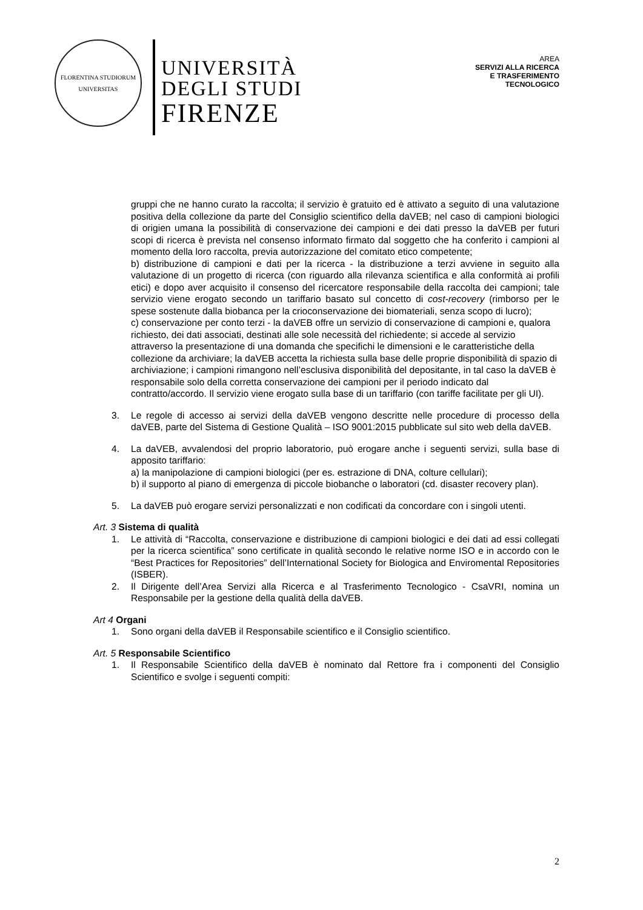FLORENTINA STUDIORUM
UNIVERSITAS
UNIVERSITÀ
DEGLI STUDI
FIRENZE
AREA
SERVIZI ALLA RICERCA
E TRASFERIMENTO
TECNOLOGICO
gruppi che ne hanno curato la raccolta; il servizio è gratuito ed è attivato a seguito di una valutazione positiva della collezione da parte del Consiglio scientifico della daVEB; nel caso di campioni biologici di origien umana la possibilità di conservazione dei campioni e dei dati presso la daVEB per futuri scopi di ricerca è prevista nel consenso informato firmato dal soggetto che ha conferito i campioni al momento della loro raccolta, previa autorizzazione del comitato etico competente;
b) distribuzione di campioni e dati per la ricerca - la distribuzione a terzi avviene in seguito alla valutazione di un progetto di ricerca (con riguardo alla rilevanza scientifica e alla conformità ai profili etici) e dopo aver acquisito il consenso del ricercatore responsabile della raccolta dei campioni; tale servizio viene erogato secondo un tariffario basato sul concetto di cost-recovery (rimborso per le spese sostenute dalla biobanca per la crioconservazione dei biomateriali, senza scopo di lucro);
c) conservazione per conto terzi - la daVEB offre un servizio di conservazione di campioni e, qualora richiesto, dei dati associati, destinati alle sole necessità del richiedente; si accede al servizio attraverso la presentazione di una domanda che specifichi le dimensioni e le caratteristiche della collezione da archiviare; la daVEB accetta la richiesta sulla base delle proprie disponibilità di spazio di archiviazione; i campioni rimangono nell’esclusiva disponibilità del depositante, in tal caso la daVEB è responsabile solo della corretta conservazione dei campioni per il periodo indicato dal contratto/accordo. Il servizio viene erogato sulla base di un tariffario (con tariffe facilitate per gli UI).
3. Le regole di accesso ai servizi della daVEB vengono descritte nelle procedure di processo della daVEB, parte del Sistema di Gestione Qualità – ISO 9001:2015 pubblicate sul sito web della daVEB.
4. La daVEB, avvalendosi del proprio laboratorio, può erogare anche i seguenti servizi, sulla base di apposito tariffario:
a) la manipolazione di campioni biologici (per es. estrazione di DNA, colture cellulari);
b) il supporto al piano di emergenza di piccole biobanche o laboratori (cd. disaster recovery plan).
5. La daVEB può erogare servizi personalizzati e non codificati da concordare con i singoli utenti.
Art. 3 Sistema di qualità
1. Le attività di “Raccolta, conservazione e distribuzione di campioni biologici e dei dati ad essi collegati per la ricerca scientifica” sono certificate in qualità secondo le relative norme ISO e in accordo con le “Best Practices for Repositories” dell’International Society for Biologica and Enviromental Repositories (ISBER).
2. Il Dirigente dell’Area Servizi alla Ricerca e al Trasferimento Tecnologico - CsaVRI, nomina un Responsabile per la gestione della qualità della daVEB.
Art 4 Organi
1. Sono organi della daVEB il Responsabile scientifico e il Consiglio scientifico.
Art. 5 Responsabile Scientifico
1. Il Responsabile Scientifico della daVEB è nominato dal Rettore fra i componenti del Consiglio Scientifico e svolge i seguenti compiti:
2